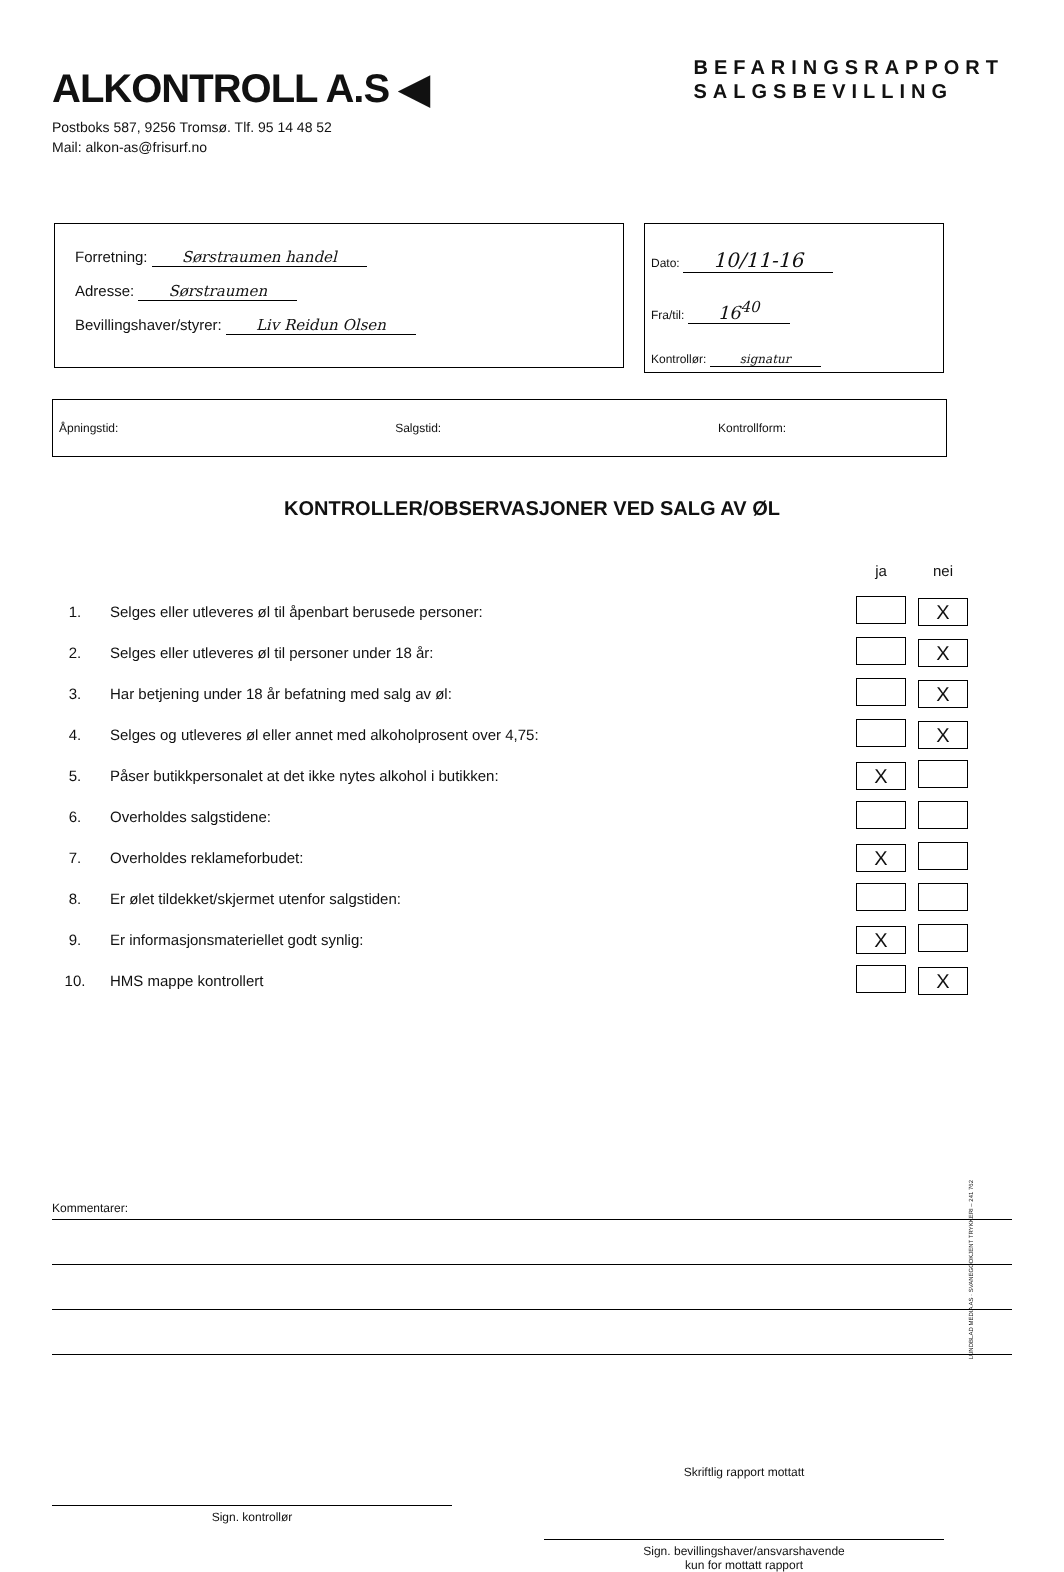ALKONTROLL A.S ◀
BEFARINGSRAPPORT
SALGSBEVILLING
Postboks 587, 9256 Tromsø. Tlf. 95 14 48 52
Mail: alkon-as@frisurf.no
Forretning: Sørstraumen handel
Adresse: Sørstraumen
Bevillingshaver/styrer: Liv Reidun Olsen
Dato: 10/11-16
Fra/til: 16<sup>40</sup>
Kontrollør: signatur
Åpningstid: Salgstid: Kontrollform:
KONTROLLER/OBSERVASJONER VED SALG AV ØL
| | | ja | nei |
| 1. | Selges eller utleveres øl til åpenbart berusede personer: | | X |
| 2. | Selges eller utleveres øl til personer under 18 år: | | X |
| 3. | Har betjening under 18 år befatning med salg av øl: | | X |
| 4. | Selges og utleveres øl eller annet med alkoholprosent over 4,75: | | X |
| 5. | Påser butikkpersonalet at det ikke nytes alkohol i butikken: | X | |
| 6. | Overholdes salgstidene: | | |
| 7. | Overholdes reklameforbudet: | X | |
| 8. | Er ølet tildekket/skjermet utenfor salgstiden: | | |
| 9. | Er informasjonsmateriellet godt synlig: | X | |
| 10. | HMS mappe kontrollert | | X |
Kommentarer:
Sign. kontrollør
Skriftlig rapport mottatt
Sign. bevillingshaver/ansvarshavende
kun for mottatt rapport
LUNDBLAD MEDIA AS · SVANEGODKJENT TRYKKERI – 241 762